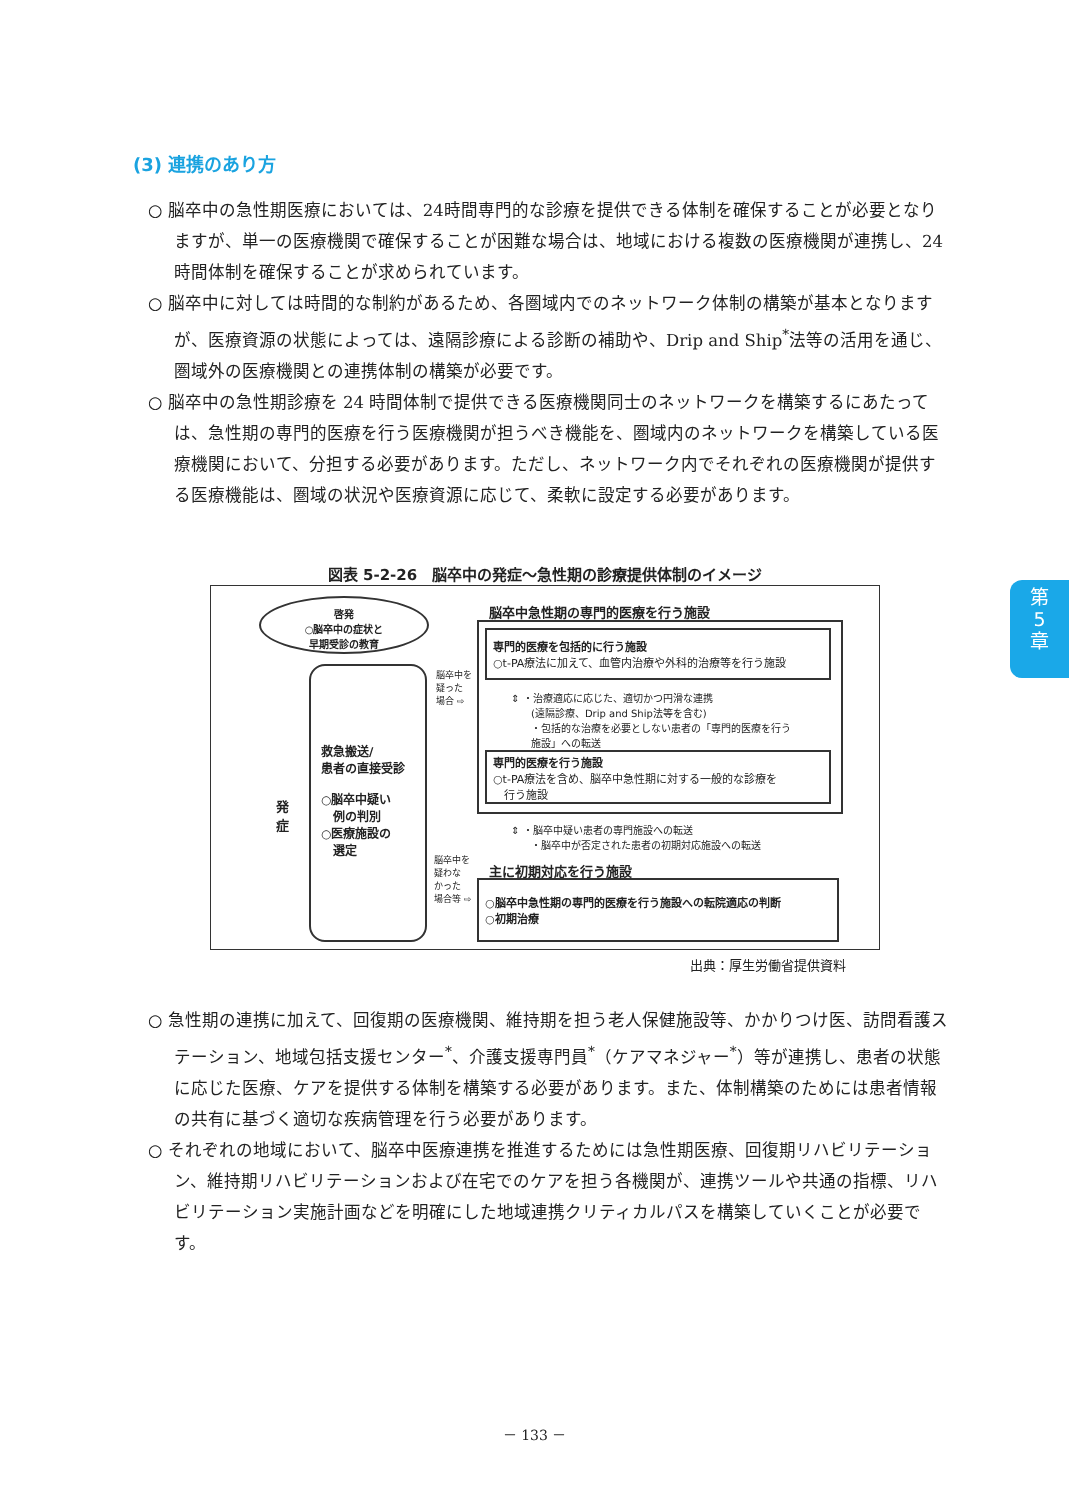(3) 連携のあり方
○ 脳卒中の急性期医療においては、24時間専門的な診療を提供できる体制を確保することが必要となりますが、単一の医療機関で確保することが困難な場合は、地域における複数の医療機関が連携し、24時間体制を確保することが求められています。
○ 脳卒中に対しては時間的な制約があるため、各圏域内でのネットワーク体制の構築が基本となりますが、医療資源の状態によっては、遠隔診療による診断の補助や、Drip and Ship<sup>*</sup>法等の活用を通じ、圏域外の医療機関との連携体制の構築が必要です。
○ 脳卒中の急性期診療を 24 時間体制で提供できる医療機関同士のネットワークを構築するにあたっては、急性期の専門的医療を行う医療機関が担うべき機能を、圏域内のネットワークを構築している医療機関において、分担する必要があります。ただし、ネットワーク内でそれぞれの医療機関が提供する医療機能は、圏域の状況や医療資源に応じて、柔軟に設定する必要があります。
第
5
章
図表 5-2-26　脳卒中の発症～急性期の診療提供体制のイメージ
啓発
○脳卒中の症状と
早期受診の教育
発
症
救急搬送/
患者の直接受診
○脳卒中疑い
　例の判別
○医療施設の
　選定
脳卒中を
疑った
場合 ⇨
脳卒中を
疑わな
かった
場合等 ⇨
脳卒中急性期の専門的医療を行う施設
専門的医療を包括的に行う施設
○t-PA療法に加えて、血管内治療や外科的治療等を行う施設
⇕ ・治療適応に応じた、適切かつ円滑な連携
　　(遠隔診療、Drip and Ship法等を含む)
　　・包括的な治療を必要としない患者の「専門的医療を行う
　　施設」への転送
専門的医療を行う施設
○t-PA療法を含め、脳卒中急性期に対する一般的な診療を
　行う施設
⇕ ・脳卒中疑い患者の専門施設への転送
　　・脳卒中が否定された患者の初期対応施設への転送
主に初期対応を行う施設
○脳卒中急性期の専門的医療を行う施設への転院適応の判断
○初期治療
出典：厚生労働省提供資料
○ 急性期の連携に加えて、回復期の医療機関、維持期を担う老人保健施設等、かかりつけ医、訪問看護ステーション、地域包括支援センター<sup>*</sup>、介護支援専門員<sup>*</sup>（ケアマネジャー<sup>*</sup>）等が連携し、患者の状態に応じた医療、ケアを提供する体制を構築する必要があります。また、体制構築のためには患者情報の共有に基づく適切な疾病管理を行う必要があります。
○ それぞれの地域において、脳卒中医療連携を推進するためには急性期医療、回復期リハビリテーション、維持期リハビリテーションおよび在宅でのケアを担う各機関が、連携ツールや共通の指標、リハビリテーション実施計画などを明確にした地域連携クリティカルパスを構築していくことが必要です。
－ 133 －